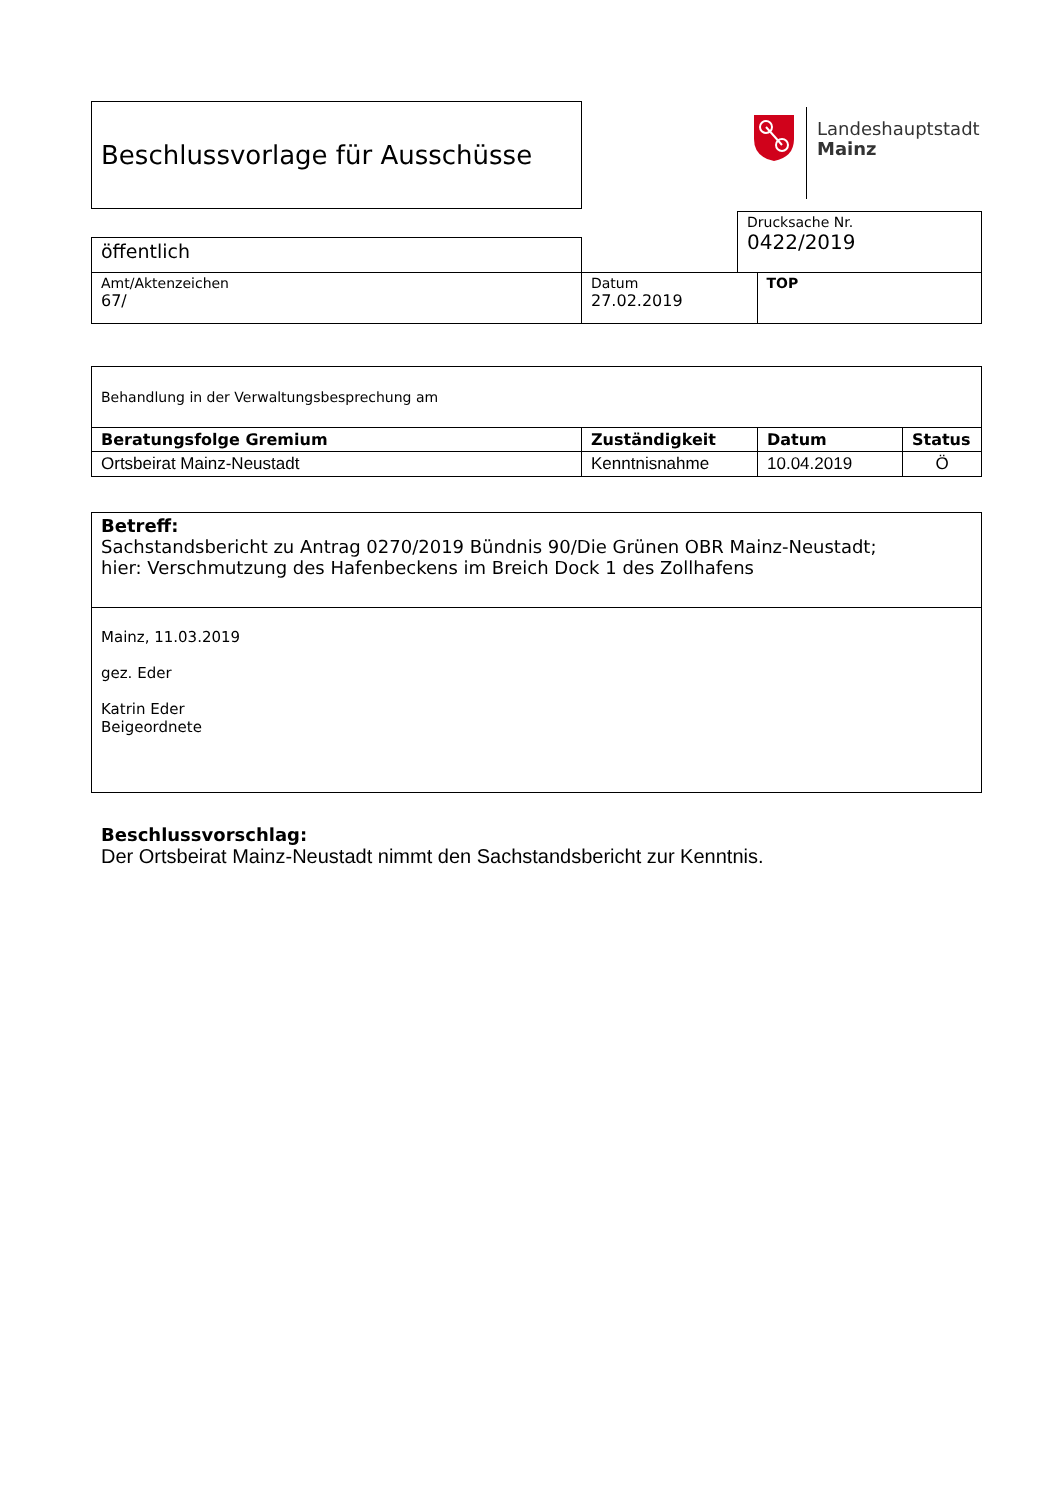Beschlussvorlage für Ausschüsse
Landeshauptstadt
Mainz
| | | Drucksache Nr. 0422/2019 |
| öffentlich | | |
| Amt/Aktenzeichen 67/ | Datum 27.02.2019 | TOP |
| Behandlung in der Verwaltungsbesprechung am | | | |
| Beratungsfolge Gremium | Zuständigkeit | Datum | Status |
| Ortsbeirat Mainz-Neustadt | Kenntnisnahme | 10.04.2019 | Ö |
| Betreff: Sachstandsbericht zu Antrag 0270/2019 Bündnis 90/Die Grünen OBR Mainz-Neustadt; hier: Verschmutzung des Hafenbeckens im Breich Dock 1 des Zollhafens |
| Mainz, 11.03.2019 gez. Eder Katrin Eder Beigeordnete |
Beschlussvorschlag:
Der Ortsbeirat Mainz-Neustadt nimmt den Sachstandsbericht zur Kenntnis.